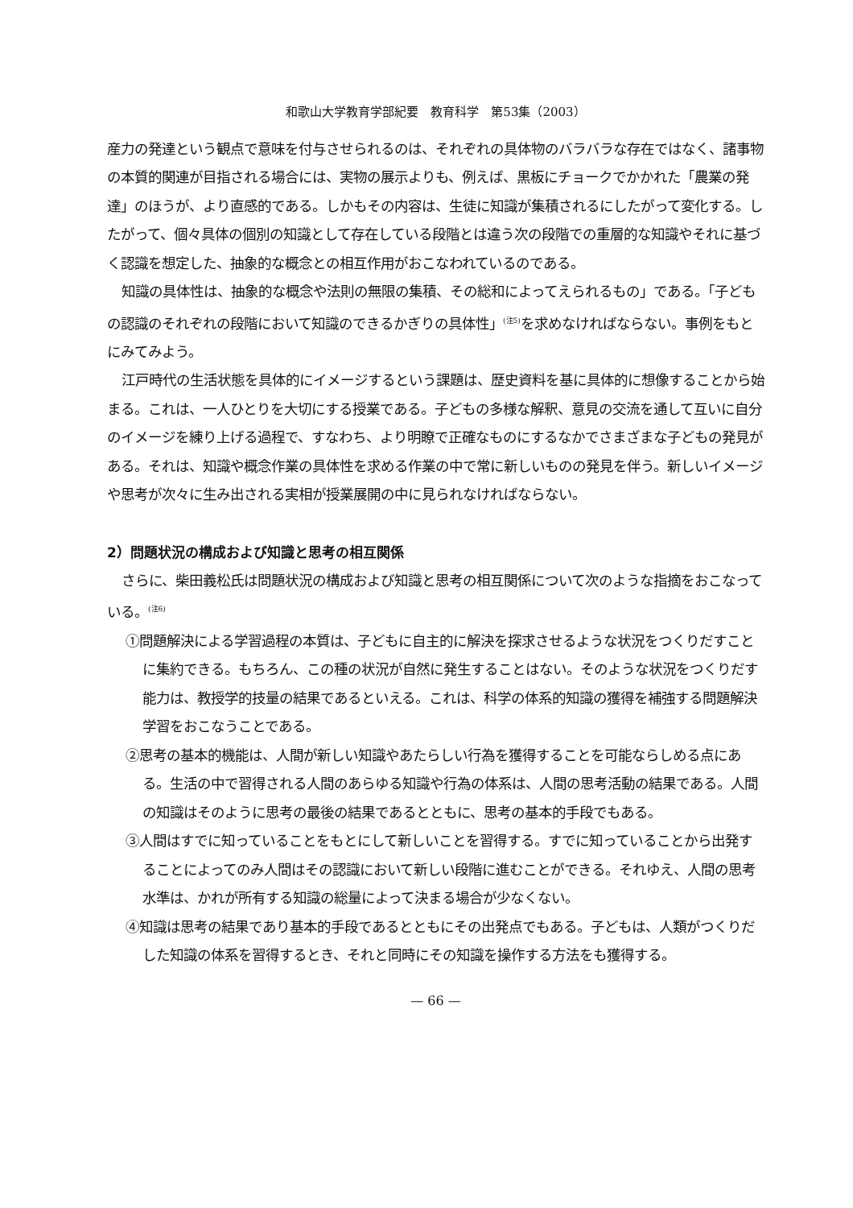和歌山大学教育学部紀要　教育科学　第53集（2003）
産力の発達という観点で意味を付与させられるのは、それぞれの具体物のバラバラな存在ではなく、諸事物の本質的関連が目指される場合には、実物の展示よりも、例えば、黒板にチョークでかかれた「農業の発達」のほうが、より直感的である。しかもその内容は、生徒に知識が集積されるにしたがって変化する。したがって、個々具体の個別の知識として存在している段階とは違う次の段階での重層的な知識やそれに基づく認識を想定した、抽象的な概念との相互作用がおこなわれているのである。
知識の具体性は、抽象的な概念や法則の無限の集積、その総和によってえられるもの」である。「子どもの認識のそれぞれの段階において知識のできるかぎりの具体性」<sup>(注5)</sup>を求めなければならない。事例をもとにみてみよう。
江戸時代の生活状態を具体的にイメージするという課題は、歴史資料を基に具体的に想像することから始まる。これは、一人ひとりを大切にする授業である。子どもの多様な解釈、意見の交流を通して互いに自分のイメージを練り上げる過程で、すなわち、より明瞭で正確なものにするなかでさまざまな子どもの発見がある。それは、知識や概念作業の具体性を求める作業の中で常に新しいものの発見を伴う。新しいイメージや思考が次々に生み出される実相が授業展開の中に見られなければならない。
2）問題状況の構成および知識と思考の相互関係
さらに、柴田義松氏は問題状況の構成および知識と思考の相互関係について次のような指摘をおこなっている。<sup>(注6)</sup>
①問題解決による学習過程の本質は、子どもに自主的に解決を探求させるような状況をつくりだすことに集約できる。もちろん、この種の状況が自然に発生することはない。そのような状況をつくりだす能力は、教授学的技量の結果であるといえる。これは、科学の体系的知識の獲得を補強する問題解決学習をおこなうことである。
②思考の基本的機能は、人間が新しい知識やあたらしい行為を獲得することを可能ならしめる点にある。生活の中で習得される人間のあらゆる知識や行為の体系は、人間の思考活動の結果である。人間の知識はそのように思考の最後の結果であるとともに、思考の基本的手段でもある。
③人間はすでに知っていることをもとにして新しいことを習得する。すでに知っていることから出発することによってのみ人間はその認識において新しい段階に進むことができる。それゆえ、人間の思考水準は、かれが所有する知識の総量によって決まる場合が少なくない。
④知識は思考の結果であり基本的手段であるとともにその出発点でもある。子どもは、人類がつくりだした知識の体系を習得するとき、それと同時にその知識を操作する方法をも獲得する。
— 66 —